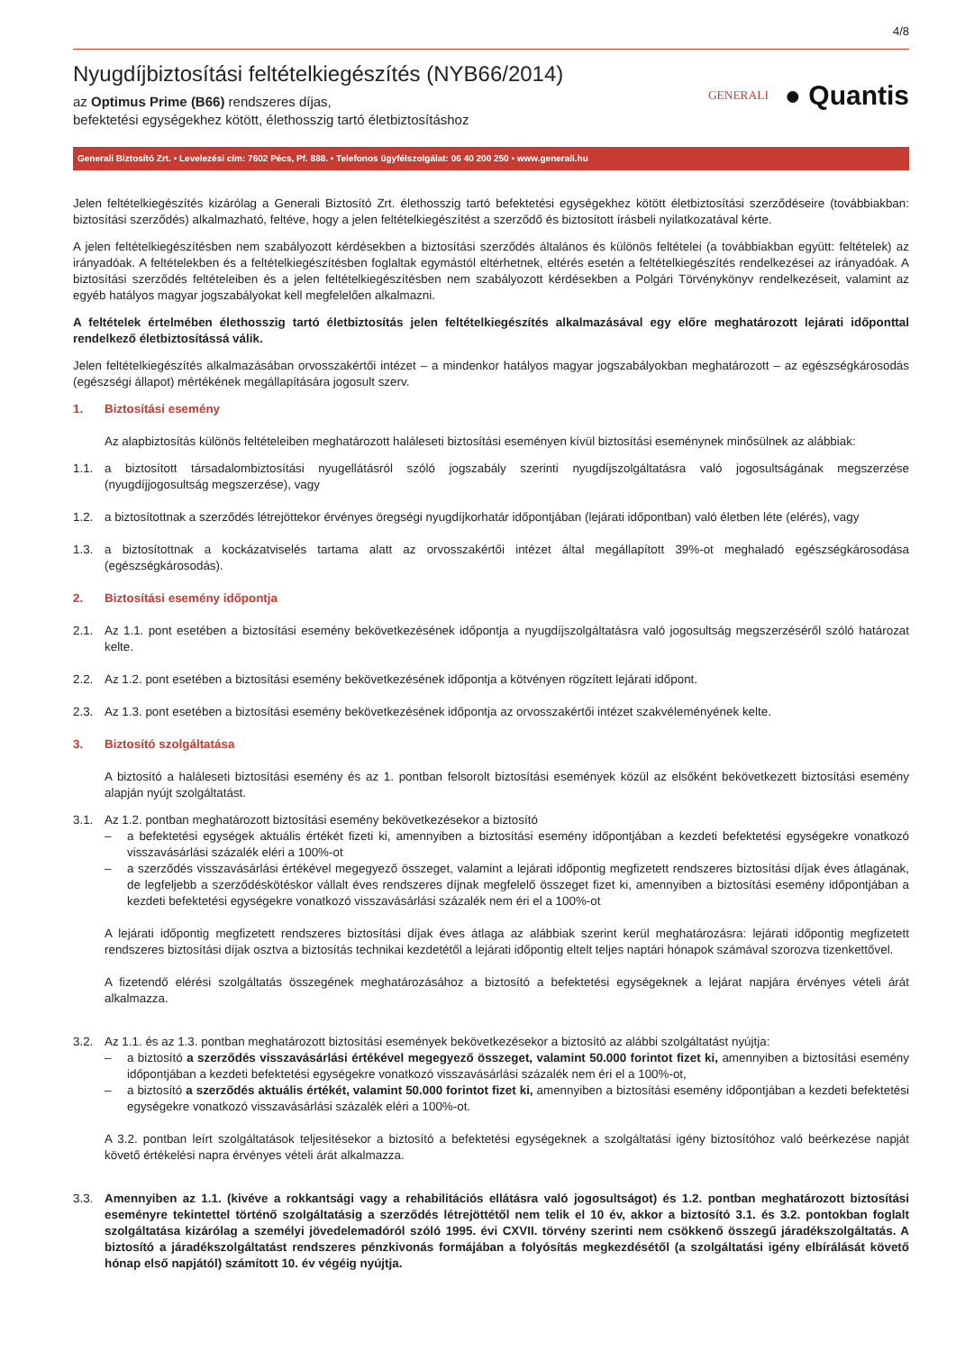4/8
Nyugdíjbiztosítási feltételkiegészítés (NYB66/2014)
az Optimus Prime (B66) rendszeres díjas,
befektetési egységekhez kötött, élethosszig tartó életbiztosításhoz
GENERALI
● Quantis
Generali Biztosító Zrt. • Levelezési cím: 7602 Pécs, Pf. 888. • Telefonos ügyfélszolgálat: 06 40 200 250 • www.generali.hu
Jelen feltételkiegészítés kizárólag a Generali Biztosító Zrt. élethosszig tartó befektetési egységekhez kötött életbiztosítási szerződéseire (továbbiakban: biztosítási szerződés) alkalmazható, feltéve, hogy a jelen feltételkiegészítést a szerződő és biztosított írásbeli nyilatkozatával kérte.
A jelen feltételkiegészítésben nem szabályozott kérdésekben a biztosítási szerződés általános és különös feltételei (a továbbiakban együtt: feltételek) az irányadóak. A feltételekben és a feltételkiegészítésben foglaltak egymástól eltérhetnek, eltérés esetén a feltételkiegészítés rendelkezései az irányadóak. A biztosítási szerződés feltételeiben és a jelen feltételkiegészítésben nem szabályozott kérdésekben a Polgári Törvénykönyv rendelkezéseit, valamint az egyéb hatályos magyar jogszabályokat kell megfelelően alkalmazni.
A feltételek értelmében élethosszig tartó életbiztosítás jelen feltételkiegészítés alkalmazásával egy előre meghatározott lejárati időponttal rendelkező életbiztosítássá válik.
Jelen feltételkiegészítés alkalmazásában orvosszakértői intézet – a mindenkor hatályos magyar jogszabályokban meghatározott – az egészségkárosodás (egészségi állapot) mértékének megállapítására jogosult szerv.
1. Biztosítási esemény
Az alapbiztosítás különös feltételeiben meghatározott haláleseti biztosítási eseményen kívül biztosítási eseménynek minősülnek az alábbiak:
1.1. a biztosított társadalombiztosítási nyugellátásról szóló jogszabály szerinti nyugdíjszolgáltatásra való jogosultságának megszerzése (nyugdíjjogosultság megszerzése), vagy
1.2. a biztosítottnak a szerződés létrejöttekor érvényes öregségi nyugdíjkorhatár időpontjában (lejárati időpontban) való életben léte (elérés), vagy
1.3. a biztosítottnak a kockázatviselés tartama alatt az orvosszakértői intézet által megállapított 39%-ot meghaladó egészségkárosodása (egészségkárosodás).
2. Biztosítási esemény időpontja
2.1. Az 1.1. pont esetében a biztosítási esemény bekövetkezésének időpontja a nyugdíjszolgáltatásra való jogosultság megszerzéséről szóló határozat kelte.
2.2. Az 1.2. pont esetében a biztosítási esemény bekövetkezésének időpontja a kötvényen rögzített lejárati időpont.
2.3. Az 1.3. pont esetében a biztosítási esemény bekövetkezésének időpontja az orvosszakértői intézet szakvéleményének kelte.
3. Biztosító szolgáltatása
A biztosító a haláleseti biztosítási esemény és az 1. pontban felsorolt biztosítási események közül az elsőként bekövetkezett biztosítási esemény alapján nyújt szolgáltatást.
3.1. Az 1.2. pontban meghatározott biztosítási esemény bekövetkezésekor a biztosító
– a befektetési egységek aktuális értékét fizeti ki, amennyiben a biztosítási esemény időpontjában a kezdeti befektetési egységekre vonatkozó visszavásárlási százalék eléri a 100%-ot
– a szerződés visszavásárlási értékével megegyező összeget, valamint a lejárati időpontig megfizetett rendszeres biztosítási díjak éves átlagának, de legfeljebb a szerződéskötéskor vállalt éves rendszeres díjnak megfelelő összeget fizet ki, amennyiben a biztosítási esemény időpontjában a kezdeti befektetési egységekre vonatkozó visszavásárlási százalék nem éri el a 100%-ot
A lejárati időpontig megfizetett rendszeres biztosítási díjak éves átlaga az alábbiak szerint kerül meghatározásra: lejárati időpontig megfizetett rendszeres biztosítási díjak osztva a biztosítás technikai kezdetétől a lejárati időpontig eltelt teljes naptári hónapok számával szorozva tizenkettővel.
A fizetendő elérési szolgáltatás összegének meghatározásához a biztosító a befektetési egységeknek a lejárat napjára érvényes vételi árát alkalmazza.
3.2. Az 1.1. és az 1.3. pontban meghatározott biztosítási események bekövetkezésekor a biztosító az alábbi szolgáltatást nyújtja:
– a biztosító a szerződés visszavásárlási értékével megegyező összeget, valamint 50.000 forintot fizet ki, amennyiben a biztosítási esemény időpontjában a kezdeti befektetési egységekre vonatkozó visszavásárlási százalék nem éri el a 100%-ot,
– a biztosító a szerződés aktuális értékét, valamint 50.000 forintot fizet ki, amennyiben a biztosítási esemény időpontjában a kezdeti befektetési egységekre vonatkozó visszavásárlási százalék eléri a 100%-ot.
A 3.2. pontban leírt szolgáltatások teljesítésekor a biztosító a befektetési egységeknek a szolgáltatási igény biztosítóhoz való beérkezése napját követő értékelési napra érvényes vételi árát alkalmazza.
3.3. Amennyiben az 1.1. (kivéve a rokkantsági vagy a rehabilitációs ellátásra való jogosultságot) és 1.2. pontban meghatározott biztosítási eseményre tekintettel történő szolgáltatásig a szerződés létrejöttétől nem telik el 10 év, akkor a biztosító 3.1. és 3.2. pontokban foglalt szolgáltatása kizárólag a személyi jövedelemadóról szóló 1995. évi CXVII. törvény szerinti nem csökkenő összegű járadékszolgáltatás. A biztosító a járadékszolgáltatást rendszeres pénzkivonás formájában a folyósítás megkezdésétől (a szolgáltatási igény elbírálását követő hónap első napjától) számított 10. év végéig nyújtja.